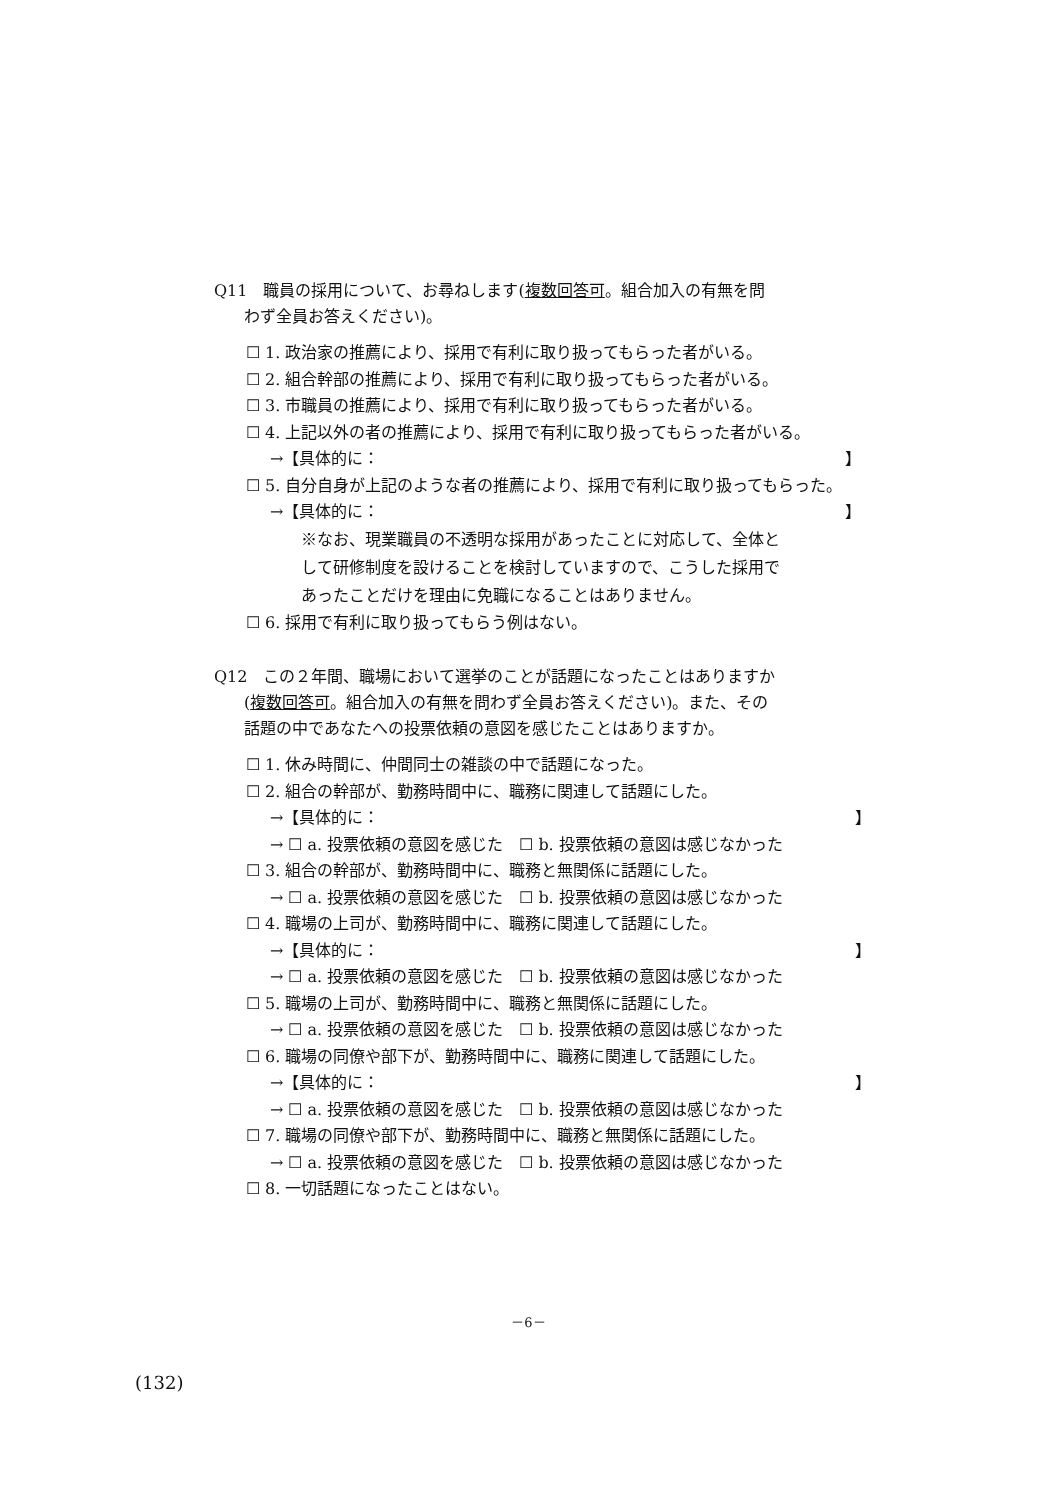Q11　職員の採用について、お尋ねします(複数回答可。組合加入の有無を問
わず全員お答えください)。
☐ 1. 政治家の推薦により、採用で有利に取り扱ってもらった者がいる。
☐ 2. 組合幹部の推薦により、採用で有利に取り扱ってもらった者がいる。
☐ 3. 市職員の推薦により、採用で有利に取り扱ってもらった者がいる。
☐ 4. 上記以外の者の推薦により、採用で有利に取り扱ってもらった者がいる。
→【具体的に： 】
☐ 5. 自分自身が上記のような者の推薦により、採用で有利に取り扱ってもらった。
→【具体的に： 】
※なお、現業職員の不透明な採用があったことに対応して、全体と
して研修制度を設けることを検討していますので、こうした採用で
あったことだけを理由に免職になることはありません。
☐ 6. 採用で有利に取り扱ってもらう例はない。
Q12　この２年間、職場において選挙のことが話題になったことはありますか
(複数回答可。組合加入の有無を問わず全員お答えください)。また、その
話題の中であなたへの投票依頼の意図を感じたことはありますか。
☐ 1. 休み時間に、仲間同士の雑談の中で話題になった。
☐ 2. 組合の幹部が、勤務時間中に、職務に関連して話題にした。
→【具体的に： 】
→ ☐ a. 投票依頼の意図を感じた　☐ b. 投票依頼の意図は感じなかった
☐ 3. 組合の幹部が、勤務時間中に、職務と無関係に話題にした。
→ ☐ a. 投票依頼の意図を感じた　☐ b. 投票依頼の意図は感じなかった
☐ 4. 職場の上司が、勤務時間中に、職務に関連して話題にした。
→【具体的に： 】
→ ☐ a. 投票依頼の意図を感じた　☐ b. 投票依頼の意図は感じなかった
☐ 5. 職場の上司が、勤務時間中に、職務と無関係に話題にした。
→ ☐ a. 投票依頼の意図を感じた　☐ b. 投票依頼の意図は感じなかった
☐ 6. 職場の同僚や部下が、勤務時間中に、職務に関連して話題にした。
→【具体的に： 】
→ ☐ a. 投票依頼の意図を感じた　☐ b. 投票依頼の意図は感じなかった
☐ 7. 職場の同僚や部下が、勤務時間中に、職務と無関係に話題にした。
→ ☐ a. 投票依頼の意図を感じた　☐ b. 投票依頼の意図は感じなかった
☐ 8. 一切話題になったことはない。
－6－
(132)